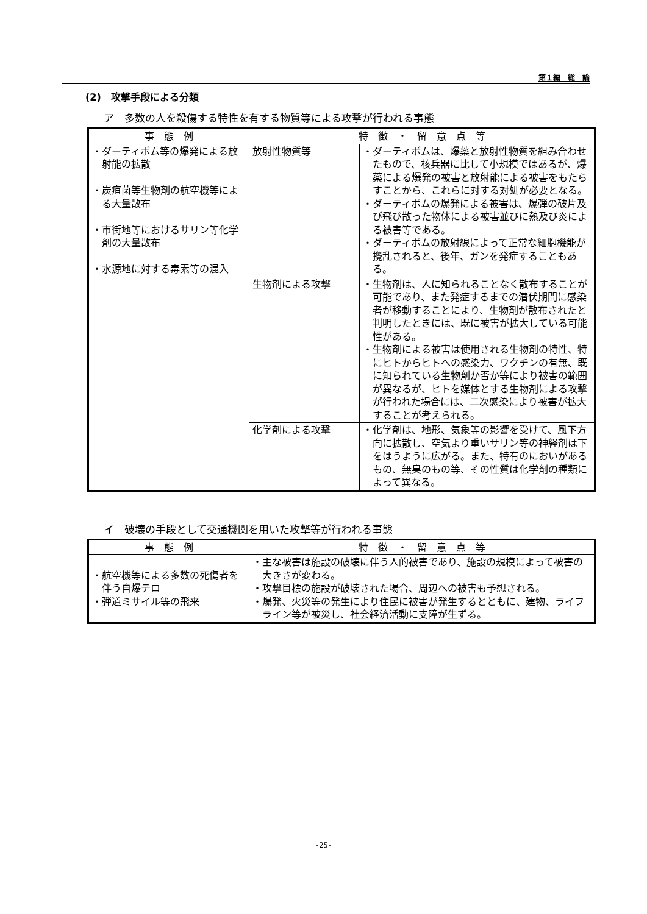第１編　総　論
(2)　攻撃手段による分類
ア　多数の人を殺傷する特性を有する物質等による攻撃が行われる事態
| 事 態 例 | 特 徴 ・ 留 意 点 等 | |
| --- | --- | --- |
| ・ダーティボム等の爆発による放射能の拡散 ・炭疽菌等生物剤の航空機等による大量散布 ・市街地等におけるサリン等化学剤の大量散布 ・水源地に対する毒素等の混入 | 放射性物質等 | ・ダーティボムは、爆薬と放射性物質を組み合わせたもので、核兵器に比して小規模ではあるが、爆薬による爆発の被害と放射能による被害をもたらすことから、これらに対する対処が必要となる。 ・ダーティボムの爆発による被害は、爆弾の破片及び飛び散った物体による被害並びに熱及び炎による被害等である。 ・ダーティボムの放射線によって正常な細胞機能が攪乱されると、後年、ガンを発症することもある。 |
| | 生物剤による攻撃 | ・生物剤は、人に知られることなく散布することが可能であり、また発症するまでの潜伏期間に感染者が移動することにより、生物剤が散布されたと判明したときには、既に被害が拡大している可能性がある。 ・生物剤による被害は使用される生物剤の特性、特にヒトからヒトへの感染力、ワクチンの有無、既に知られている生物剤か否か等により被害の範囲が異なるが、ヒトを媒体とする生物剤による攻撃が行われた場合には、二次感染により被害が拡大することが考えられる。 |
| | 化学剤による攻撃 | ・化学剤は、地形、気象等の影響を受けて、風下方向に拡散し、空気より重いサリン等の神経剤は下をはうように広がる。また、特有のにおいがあるもの、無臭のもの等、その性質は化学剤の種類によって異なる。 |
イ　破壊の手段として交通機関を用いた攻撃等が行われる事態
| 事 態 例 | 特 徴 ・ 留 意 点 等 |
| --- | --- |
| ・航空機等による多数の死傷者を伴う自爆テロ ・弾道ミサイル等の飛来 | ・主な被害は施設の破壊に伴う人的被害であり、施設の規模によって被害の大きさが変わる。 ・攻撃目標の施設が破壊された場合、周辺への被害も予想される。 ・爆発、火災等の発生により住民に被害が発生するとともに、建物、ライフライン等が被災し、社会経済活動に支障が生ずる。 |
-25-